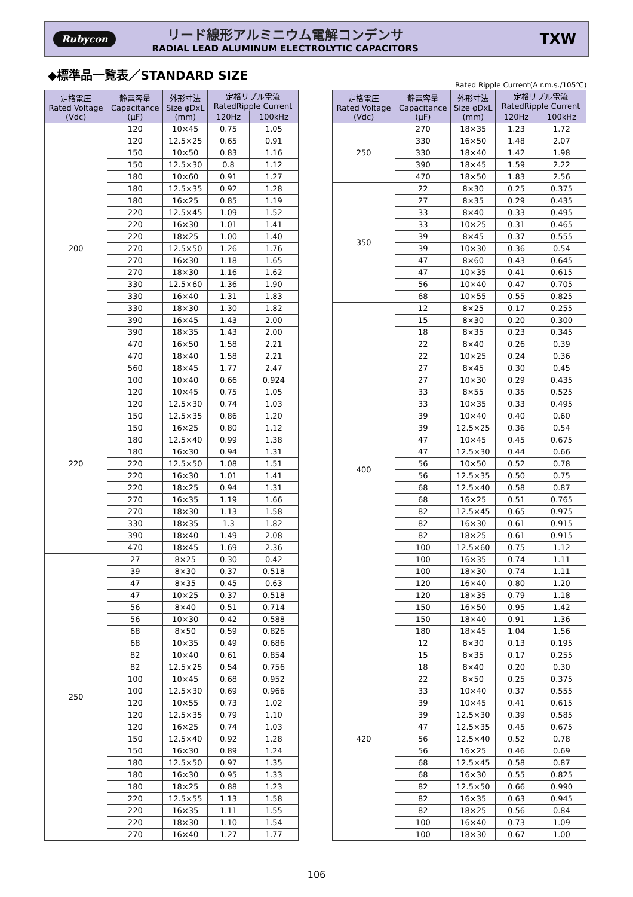Rubycon
リード線形アルミニウム電解コンデンサ
RADIAL LEAD ALUMINUM ELECTROLYTIC CAPACITORS
TXW
◆標準品一覧表／STANDARD SIZE
Rated Ripple Current(A r.m.s./105℃)
| 定格電圧 Rated Voltage (Vdc) | 静電容量 Capacitance (μF) | 外形寸法 Size φDxL (mm) | 定格リプル電流 RatedRipple Current | |
| --- | --- | --- | --- | --- |
| | | | 120Hz | 100kHz |
| 200 | 120 | 10×45 | 0.75 | 1.05 |
| | 120 | 12.5×25 | 0.65 | 0.91 |
| | 150 | 10×50 | 0.83 | 1.16 |
| | 150 | 12.5×30 | 0.8 | 1.12 |
| | 180 | 10×60 | 0.91 | 1.27 |
| | 180 | 12.5×35 | 0.92 | 1.28 |
| | 180 | 16×25 | 0.85 | 1.19 |
| | 220 | 12.5×45 | 1.09 | 1.52 |
| | 220 | 16×30 | 1.01 | 1.41 |
| | 220 | 18×25 | 1.00 | 1.40 |
| | 270 | 12.5×50 | 1.26 | 1.76 |
| | 270 | 16×30 | 1.18 | 1.65 |
| | 270 | 18×30 | 1.16 | 1.62 |
| | 330 | 12.5×60 | 1.36 | 1.90 |
| | 330 | 16×40 | 1.31 | 1.83 |
| | 330 | 18×30 | 1.30 | 1.82 |
| | 390 | 16×45 | 1.43 | 2.00 |
| | 390 | 18×35 | 1.43 | 2.00 |
| | 470 | 16×50 | 1.58 | 2.21 |
| | 470 | 18×40 | 1.58 | 2.21 |
| | 560 | 18×45 | 1.77 | 2.47 |
| 220 | 100 | 10×40 | 0.66 | 0.924 |
| | 120 | 10×45 | 0.75 | 1.05 |
| | 120 | 12.5×30 | 0.74 | 1.03 |
| | 150 | 12.5×35 | 0.86 | 1.20 |
| | 150 | 16×25 | 0.80 | 1.12 |
| | 180 | 12.5×40 | 0.99 | 1.38 |
| | 180 | 16×30 | 0.94 | 1.31 |
| | 220 | 12.5×50 | 1.08 | 1.51 |
| | 220 | 16×30 | 1.01 | 1.41 |
| | 220 | 18×25 | 0.94 | 1.31 |
| | 270 | 16×35 | 1.19 | 1.66 |
| | 270 | 18×30 | 1.13 | 1.58 |
| | 330 | 18×35 | 1.3 | 1.82 |
| | 390 | 18×40 | 1.49 | 2.08 |
| | 470 | 18×45 | 1.69 | 2.36 |
| 250 | 27 | 8×25 | 0.30 | 0.42 |
| | 39 | 8×30 | 0.37 | 0.518 |
| | 47 | 8×35 | 0.45 | 0.63 |
| | 47 | 10×25 | 0.37 | 0.518 |
| | 56 | 8×40 | 0.51 | 0.714 |
| | 56 | 10×30 | 0.42 | 0.588 |
| | 68 | 8×50 | 0.59 | 0.826 |
| | 68 | 10×35 | 0.49 | 0.686 |
| | 82 | 10×40 | 0.61 | 0.854 |
| | 82 | 12.5×25 | 0.54 | 0.756 |
| | 100 | 10×45 | 0.68 | 0.952 |
| | 100 | 12.5×30 | 0.69 | 0.966 |
| | 120 | 10×55 | 0.73 | 1.02 |
| | 120 | 12.5×35 | 0.79 | 1.10 |
| | 120 | 16×25 | 0.74 | 1.03 |
| | 150 | 12.5×40 | 0.92 | 1.28 |
| | 150 | 16×30 | 0.89 | 1.24 |
| | 180 | 12.5×50 | 0.97 | 1.35 |
| | 180 | 16×30 | 0.95 | 1.33 |
| | 180 | 18×25 | 0.88 | 1.23 |
| | 220 | 12.5×55 | 1.13 | 1.58 |
| | 220 | 16×35 | 1.11 | 1.55 |
| | 220 | 18×30 | 1.10 | 1.54 |
| | 270 | 16×40 | 1.27 | 1.77 |
| 定格電圧 Rated Voltage (Vdc) | 静電容量 Capacitance (μF) | 外形寸法 Size φDxL (mm) | 定格リプル電流 RatedRipple Current | |
| --- | --- | --- | --- | --- |
| | | | 120Hz | 100kHz |
| 250 | 270 | 18×35 | 1.23 | 1.72 |
| | 330 | 16×50 | 1.48 | 2.07 |
| | 330 | 18×40 | 1.42 | 1.98 |
| | 390 | 18×45 | 1.59 | 2.22 |
| | 470 | 18×50 | 1.83 | 2.56 |
| 350 | 22 | 8×30 | 0.25 | 0.375 |
| | 27 | 8×35 | 0.29 | 0.435 |
| | 33 | 8×40 | 0.33 | 0.495 |
| | 33 | 10×25 | 0.31 | 0.465 |
| | 39 | 8×45 | 0.37 | 0.555 |
| | 39 | 10×30 | 0.36 | 0.54 |
| | 47 | 8×60 | 0.43 | 0.645 |
| | 47 | 10×35 | 0.41 | 0.615 |
| | 56 | 10×40 | 0.47 | 0.705 |
| | 68 | 10×55 | 0.55 | 0.825 |
| 400 | 12 | 8×25 | 0.17 | 0.255 |
| | 15 | 8×30 | 0.20 | 0.300 |
| | 18 | 8×35 | 0.23 | 0.345 |
| | 22 | 8×40 | 0.26 | 0.39 |
| | 22 | 10×25 | 0.24 | 0.36 |
| | 27 | 8×45 | 0.30 | 0.45 |
| | 27 | 10×30 | 0.29 | 0.435 |
| | 33 | 8×55 | 0.35 | 0.525 |
| | 33 | 10×35 | 0.33 | 0.495 |
| | 39 | 10×40 | 0.40 | 0.60 |
| | 39 | 12.5×25 | 0.36 | 0.54 |
| | 47 | 10×45 | 0.45 | 0.675 |
| | 47 | 12.5×30 | 0.44 | 0.66 |
| | 56 | 10×50 | 0.52 | 0.78 |
| | 56 | 12.5×35 | 0.50 | 0.75 |
| | 68 | 12.5×40 | 0.58 | 0.87 |
| | 68 | 16×25 | 0.51 | 0.765 |
| | 82 | 12.5×45 | 0.65 | 0.975 |
| | 82 | 16×30 | 0.61 | 0.915 |
| | 82 | 18×25 | 0.61 | 0.915 |
| | 100 | 12.5×60 | 0.75 | 1.12 |
| | 100 | 16×35 | 0.74 | 1.11 |
| | 100 | 18×30 | 0.74 | 1.11 |
| | 120 | 16×40 | 0.80 | 1.20 |
| | 120 | 18×35 | 0.79 | 1.18 |
| | 150 | 16×50 | 0.95 | 1.42 |
| | 150 | 18×40 | 0.91 | 1.36 |
| | 180 | 18×45 | 1.04 | 1.56 |
| 420 | 12 | 8×30 | 0.13 | 0.195 |
| | 15 | 8×35 | 0.17 | 0.255 |
| | 18 | 8×40 | 0.20 | 0.30 |
| | 22 | 8×50 | 0.25 | 0.375 |
| | 33 | 10×40 | 0.37 | 0.555 |
| | 39 | 10×45 | 0.41 | 0.615 |
| | 39 | 12.5×30 | 0.39 | 0.585 |
| | 47 | 12.5×35 | 0.45 | 0.675 |
| | 56 | 12.5×40 | 0.52 | 0.78 |
| | 56 | 16×25 | 0.46 | 0.69 |
| | 68 | 12.5×45 | 0.58 | 0.87 |
| | 68 | 16×30 | 0.55 | 0.825 |
| | 82 | 12.5×50 | 0.66 | 0.990 |
| | 82 | 16×35 | 0.63 | 0.945 |
| | 82 | 18×25 | 0.56 | 0.84 |
| | 100 | 16×40 | 0.73 | 1.09 |
| | 100 | 18×30 | 0.67 | 1.00 |
106